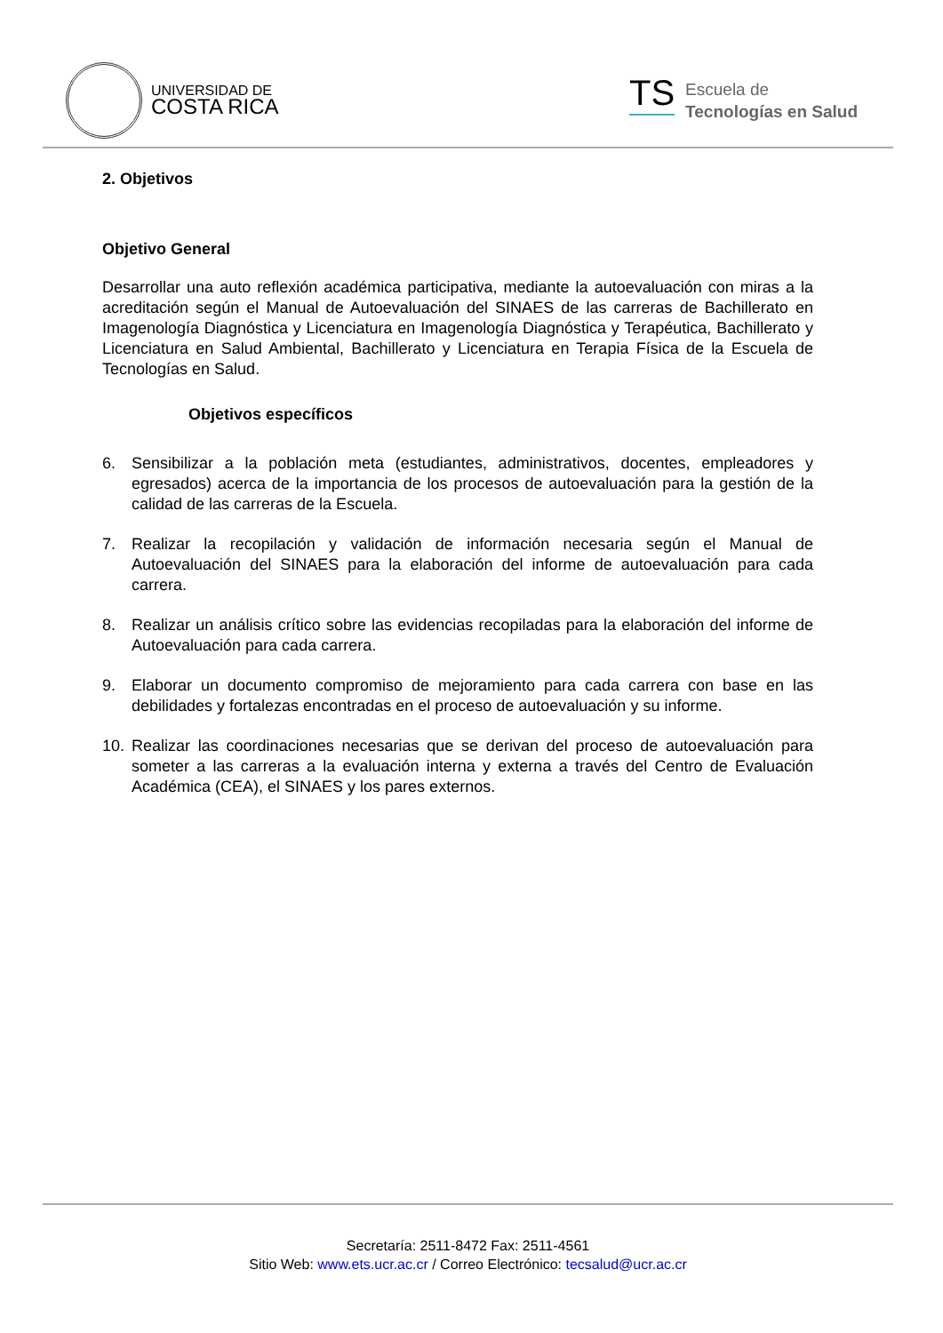UNIVERSIDAD DE
COSTA RICA
TS
Escuela de
Tecnologías en Salud
2. Objetivos
Objetivo General
Desarrollar una auto reflexión académica participativa, mediante la autoevaluación con miras a la acreditación según el Manual de Autoevaluación del SINAES de las carreras de Bachillerato en Imagenología Diagnóstica y Licenciatura en Imagenología Diagnóstica y Terapéutica, Bachillerato y Licenciatura en Salud Ambiental, Bachillerato y Licenciatura en Terapia Física de la Escuela de Tecnologías en Salud.
Objetivos específicos
6. Sensibilizar a la población meta (estudiantes, administrativos, docentes, empleadores y egresados) acerca de la importancia de los procesos de autoevaluación para la gestión de la calidad de las carreras de la Escuela.
7. Realizar la recopilación y validación de información necesaria según el Manual de Autoevaluación del SINAES para la elaboración del informe de autoevaluación para cada carrera.
8. Realizar un análisis crítico sobre las evidencias recopiladas para la elaboración del informe de Autoevaluación para cada carrera.
9. Elaborar un documento compromiso de mejoramiento para cada carrera con base en las debilidades y fortalezas encontradas en el proceso de autoevaluación y su informe.
10. Realizar las coordinaciones necesarias que se derivan del proceso de autoevaluación para someter a las carreras a la evaluación interna y externa a través del Centro de Evaluación Académica (CEA), el SINAES y los pares externos.
Secretaría: 2511-8472 Fax: 2511-4561
Sitio Web: www.ets.ucr.ac.cr / Correo Electrónico: tecsalud@ucr.ac.cr